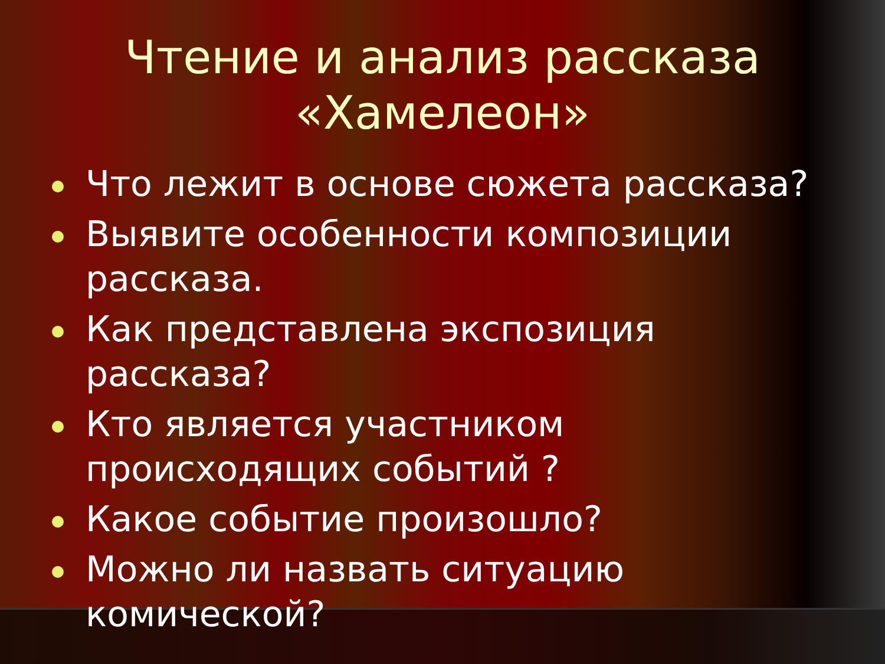Чтение и анализ рассказа
«Хамелеон»
Что лежит в основе сюжета рассказа?
Выявите особенности композиции рассказа.
Как представлена экспозиция рассказа?
Кто является участником происходящих событий ?
Какое событие произошло?
Можно ли назвать ситуацию комической?